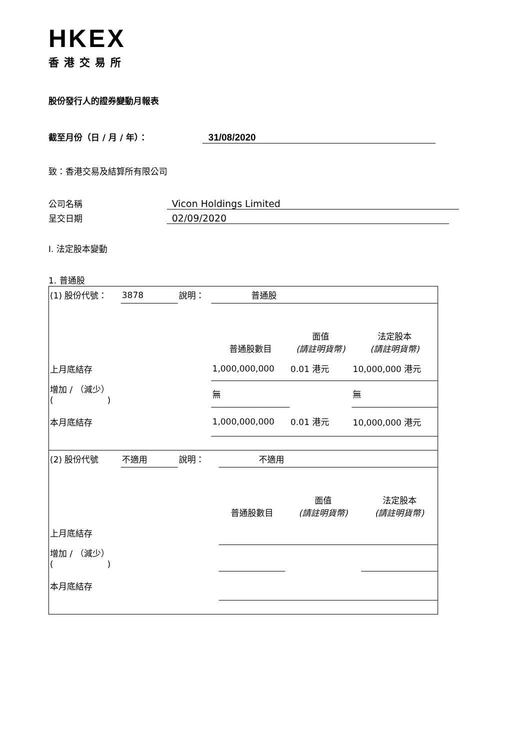HKEX
香港交易所
股份發行人的證券變動月報表
截至月份（日 / 月 / 年）： 31/08/2020
致：香港交易及結算所有限公司
公司名稱 Vicon Holdings Limited
呈交日期 02/09/2020
I. 法定股本變動
1. 普通股
| (1) 股份代號： | 3878 | 說明： | 普通股 | | |
| | | | 普通股數目 | 面值 (請註明貨幣) | 法定股本 (請註明貨幣) |
| 上月底結存 | | | 1,000,000,000 | 0.01 港元 | 10,000,000 港元 |
| 增加 / （減少） ( ) | | | 無 | | 無 |
| 本月底結存 | | | 1,000,000,000 | 0.01 港元 | 10,000,000 港元 |
| (2) 股份代號 | 不適用 | 說明： | 不適用 | | |
| | | | 普通股數目 | 面值 (請註明貨幣) | 法定股本 (請註明貨幣) |
| 上月底結存 | | | | | |
| 增加 / （減少） ( ) | | | | | |
| 本月底結存 | | | | | |